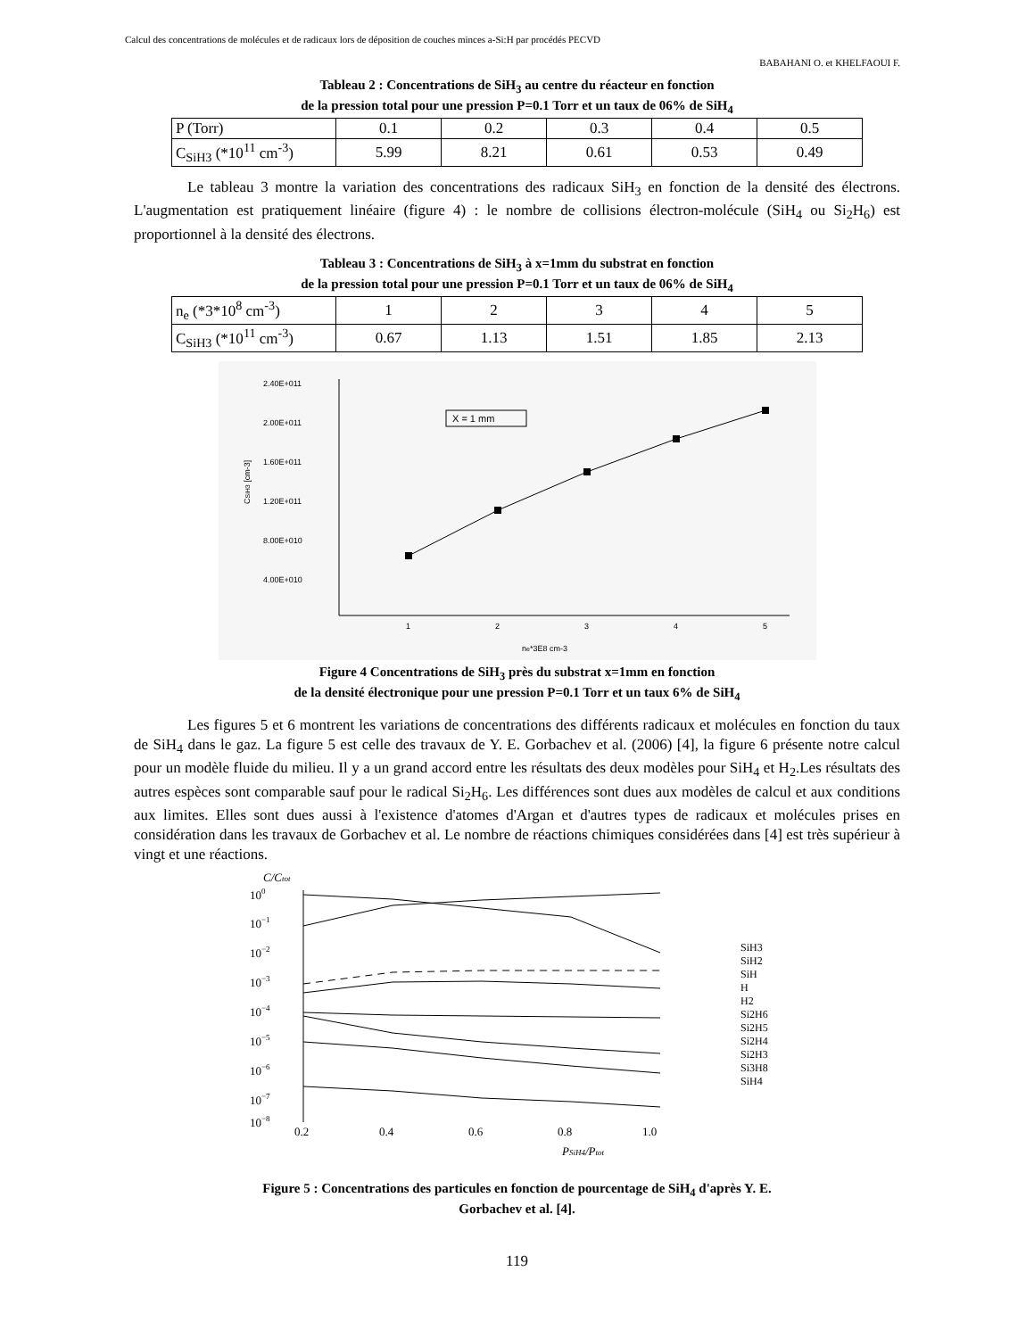Calcul des concentrations de molécules et de radicaux lors de déposition de couches minces a-Si:H par procédés PECVD
BABAHANI O. et KHELFAOUI F.
Tableau 2 : Concentrations de SiH<sub>3</sub> au centre du réacteur en fonction
de la pression total pour une pression P=0.1 Torr et un taux de 06% de SiH<sub>4</sub>
| P (Torr) | 0.1 | 0.2 | 0.3 | 0.4 | 0.5 |
| C<sub>SiH3</sub> (*10<sup>11</sup> cm<sup>-3</sup>) | 5.99 | 8.21 | 0.61 | 0.53 | 0.49 |
Le tableau 3 montre la variation des concentrations des radicaux SiH<sub>3</sub> en fonction de la densité des électrons. L'augmentation est pratiquement linéaire (figure 4) : le nombre de collisions électron-molécule (SiH<sub>4</sub> ou Si<sub>2</sub>H<sub>6</sub>) est proportionnel à la densité des électrons.
Tableau 3 : Concentrations de SiH<sub>3</sub> à x=1mm du substrat en fonction
de la pression total pour une pression P=0.1 Torr et un taux de 06% de SiH<sub>4</sub>
| n<sub>e</sub> (*3*10<sup>8</sup> cm<sup>-3</sup>) | 1 | 2 | 3 | 4 | 5 |
| C<sub>SiH3</sub> (*10<sup>11</sup> cm<sup>-3</sup>) | 0.67 | 1.13 | 1.51 | 1.85 | 2.13 |
2.40E+011
2.00E+011
1.60E+011
1.20E+011
8.00E+010
4.00E+010
1
2
3
4
5
ne*3E8 cm-3
CSiH3 [cm-3]
X = 1 mm
Figure 4 Concentrations de SiH<sub>3</sub> près du substrat x=1mm en fonction
de la densité électronique pour une pression P=0.1 Torr et un taux 6% de SiH<sub>4</sub>
Les figures 5 et 6 montrent les variations de concentrations des différents radicaux et molécules en fonction du taux de SiH<sub>4</sub> dans le gaz. La figure 5 est celle des travaux de Y. E. Gorbachev et al. (2006) [4], la figure 6 présente notre calcul pour un modèle fluide du milieu. Il y a un grand accord entre les résultats des deux modèles pour SiH<sub>4</sub> et H<sub>2</sub>.Les résultats des autres espèces sont comparable sauf pour le radical Si<sub>2</sub>H<sub>6</sub>. Les différences sont dues aux modèles de calcul et aux conditions aux limites. Elles sont dues aussi à l'existence d'atomes d'Argan et d'autres types de radicaux et molécules prises en considération dans les travaux de Gorbachev et al. Le nombre de réactions chimiques considérées dans [4] est très supérieur à vingt et une réactions.
C/Ctot
100
10−1
10−2
10−3
10−4
10−5
10−6
10−7
10−8
0.2
0.4
0.6
0.8
1.0
PSiH4/Ptot
SiH3
SiH2
SiH
H
H2
Si2H6
Si2H5
Si2H4
Si2H3
Si3H8
SiH4
Figure 5 : Concentrations des particules en fonction de pourcentage de SiH<sub>4</sub> d'après Y. E.
Gorbachev et al. [4].
119